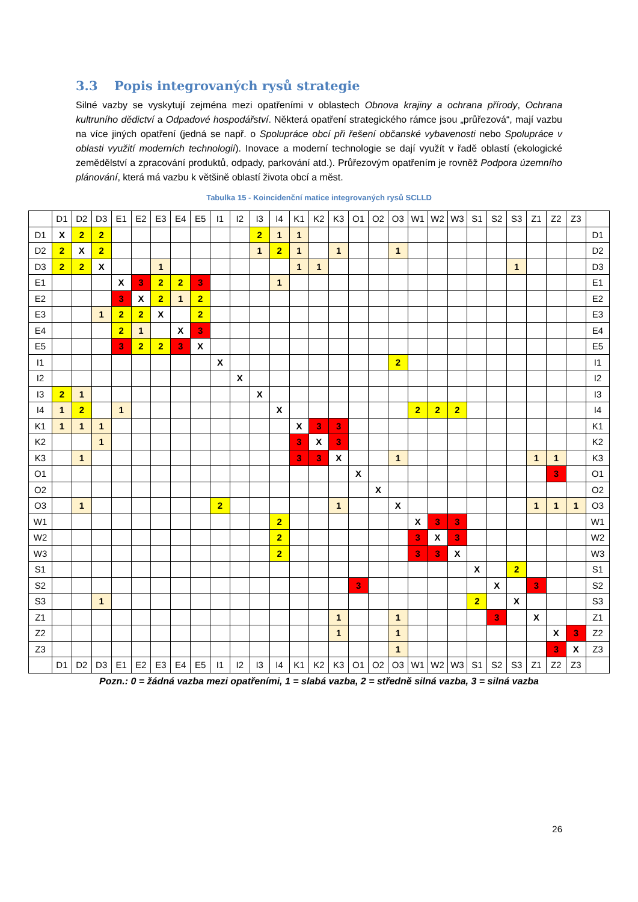3.3 Popis integrovaných rysů strategie
Silné vazby se vyskytují zejména mezi opatřeními v oblastech Obnova krajiny a ochrana přírody, Ochrana kultruního dědictví a Odpadové hospodářství. Některá opatření strategického rámce jsou „průřezová“, mají vazbu na více jiných opatření (jedná se např. o Spolupráce obcí při řešení občanské vybavenosti nebo Spolupráce v oblasti využití moderních technologií). Inovace a moderní technologie se dají využít v řadě oblastí (ekologické zemědělství a zpracování produktů, odpady, parkování atd.). Průřezovým opatřením je rovněž Podpora územního plánování, která má vazbu k většině oblastí života obcí a měst.
Tabulka 15 - Koincidenční matice integrovaných rysů SCLLD
| | D1 | D2 | D3 | E1 | E2 | E3 | E4 | E5 | I1 | I2 | I3 | I4 | K1 | K2 | K3 | O1 | O2 | O3 | W1 | W2 | W3 | S1 | S2 | S3 | Z1 | Z2 | Z3 | |
| --- | --- | --- | --- | --- | --- | --- | --- | --- | --- | --- | --- | --- | --- | --- | --- | --- | --- | --- | --- | --- | --- | --- | --- | --- | --- | --- | --- | --- |
| D1 | X | 2 | 2 | | | | | | | | 2 | 1 | 1 | | | | | | | | | | | | | | | D1 |
| D2 | 2 | X | 2 | | | | | | | | 1 | 2 | 1 | | 1 | | | 1 | | | | | | | | | | D2 |
| D3 | 2 | 2 | X | | | 1 | | | | | | | 1 | 1 | | | | | | | | | | 1 | | | | D3 |
| E1 | | | | X | 3 | 2 | 2 | 3 | | | | 1 | | | | | | | | | | | | | | | | E1 |
| E2 | | | | 3 | X | 2 | 1 | 2 | | | | | | | | | | | | | | | | | | | | E2 |
| E3 | | | 1 | 2 | 2 | X | | 2 | | | | | | | | | | | | | | | | | | | | E3 |
| E4 | | | | 2 | 1 | | X | 3 | | | | | | | | | | | | | | | | | | | | E4 |
| E5 | | | | 3 | 2 | 2 | 3 | X | | | | | | | | | | | | | | | | | | | | E5 |
| I1 | | | | | | | | | X | | | | | | | | | 2 | | | | | | | | | | I1 |
| I2 | | | | | | | | | | X | | | | | | | | | | | | | | | | | | I2 |
| I3 | 2 | 1 | | | | | | | | | X | | | | | | | | | | | | | | | | | I3 |
| I4 | 1 | 2 | | 1 | | | | | | | | X | | | | | | | 2 | 2 | 2 | | | | | | | I4 |
| K1 | 1 | 1 | 1 | | | | | | | | | | X | 3 | 3 | | | | | | | | | | | | | K1 |
| K2 | | | 1 | | | | | | | | | | 3 | X | 3 | | | | | | | | | | | | | K2 |
| K3 | | 1 | | | | | | | | | | | 3 | 3 | X | | | 1 | | | | | | | 1 | 1 | | K3 |
| O1 | | | | | | | | | | | | | | | | X | | | | | | | | | | 3 | | O1 |
| O2 | | | | | | | | | | | | | | | | | X | | | | | | | | | | | O2 |
| O3 | | 1 | | | | | | | 2 | | | | | | 1 | | | X | | | | | | | 1 | 1 | 1 | O3 |
| W1 | | | | | | | | | | | | 2 | | | | | | | X | 3 | 3 | | | | | | | W1 |
| W2 | | | | | | | | | | | | 2 | | | | | | | 3 | X | 3 | | | | | | | W2 |
| W3 | | | | | | | | | | | | 2 | | | | | | | 3 | 3 | X | | | | | | | W3 |
| S1 | | | | | | | | | | | | | | | | | | | | | | X | | 2 | | | | S1 |
| S2 | | | | | | | | | | | | | | | | 3 | | | | | | | X | | 3 | | | S2 |
| S3 | | | 1 | | | | | | | | | | | | | | | | | | | 2 | | X | | | | S3 |
| Z1 | | | | | | | | | | | | | | | 1 | | | 1 | | | | | 3 | | X | | | Z1 |
| Z2 | | | | | | | | | | | | | | | 1 | | | 1 | | | | | | | | X | 3 | Z2 |
| Z3 | | | | | | | | | | | | | | | | | | 1 | | | | | | | | 3 | X | Z3 |
| | D1 | D2 | D3 | E1 | E2 | E3 | E4 | E5 | I1 | I2 | I3 | I4 | K1 | K2 | K3 | O1 | O2 | O3 | W1 | W2 | W3 | S1 | S2 | S3 | Z1 | Z2 | Z3 | |
Pozn.: 0 = žádná vazba mezi opatřeními, 1 = slabá vazba, 2 = středně silná vazba, 3 = silná vazba
26